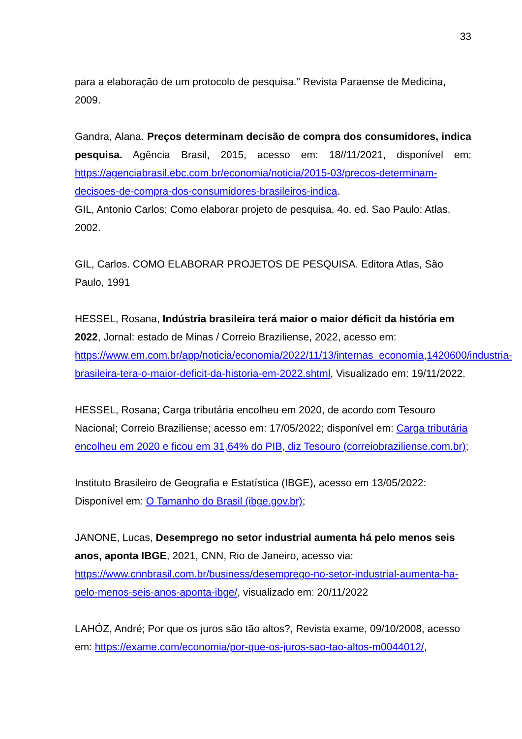33
para a elaboração de um protocolo de pesquisa.” Revista Paraense de Medicina, 2009.
Gandra, Alana. Preços determinam decisão de compra dos consumidores, indica pesquisa. Agência Brasil, 2015, acesso em: 18//11/2021, disponível em: https://agenciabrasil.ebc.com.br/economia/noticia/2015-03/precos-determinam-decisoes-de-compra-dos-consumidores-brasileiros-indica.
GIL, Antonio Carlos; Como elaborar projeto de pesquisa. 4o. ed. Sao Paulo: Atlas. 2002.
GIL, Carlos. COMO ELABORAR PROJETOS DE PESQUISA. Editora Atlas, São Paulo, 1991
HESSEL, Rosana, Indústria brasileira terá maior o maior déficit da história em 2022, Jornal: estado de Minas / Correio Braziliense, 2022, acesso em: https://www.em.com.br/app/noticia/economia/2022/11/13/internas_economia,1420600/industria-brasileira-tera-o-maior-deficit-da-historia-em-2022.shtml, Visualizado em: 19/11/2022.
HESSEL, Rosana; Carga tributária encolheu em 2020, de acordo com Tesouro Nacional; Correio Braziliense; acesso em: 17/05/2022; disponível em: Carga tributária encolheu em 2020 e ficou em 31,64% do PIB, diz Tesouro (correiobraziliense.com.br);
Instituto Brasileiro de Geografia e Estatística (IBGE), acesso em 13/05/2022: Disponível em: O Tamanho do Brasil (ibge.gov.br);
JANONE, Lucas, Desemprego no setor industrial aumenta há pelo menos seis anos, aponta IBGE, 2021, CNN, Rio de Janeiro, acesso via: https://www.cnnbrasil.com.br/business/desemprego-no-setor-industrial-aumenta-ha-pelo-menos-seis-anos-aponta-ibge/, visualizado em: 20/11/2022
LAHÓZ, André; Por que os juros são tão altos?, Revista exame, 09/10/2008, acesso em: https://exame.com/economia/por-que-os-juros-sao-tao-altos-m0044012/,